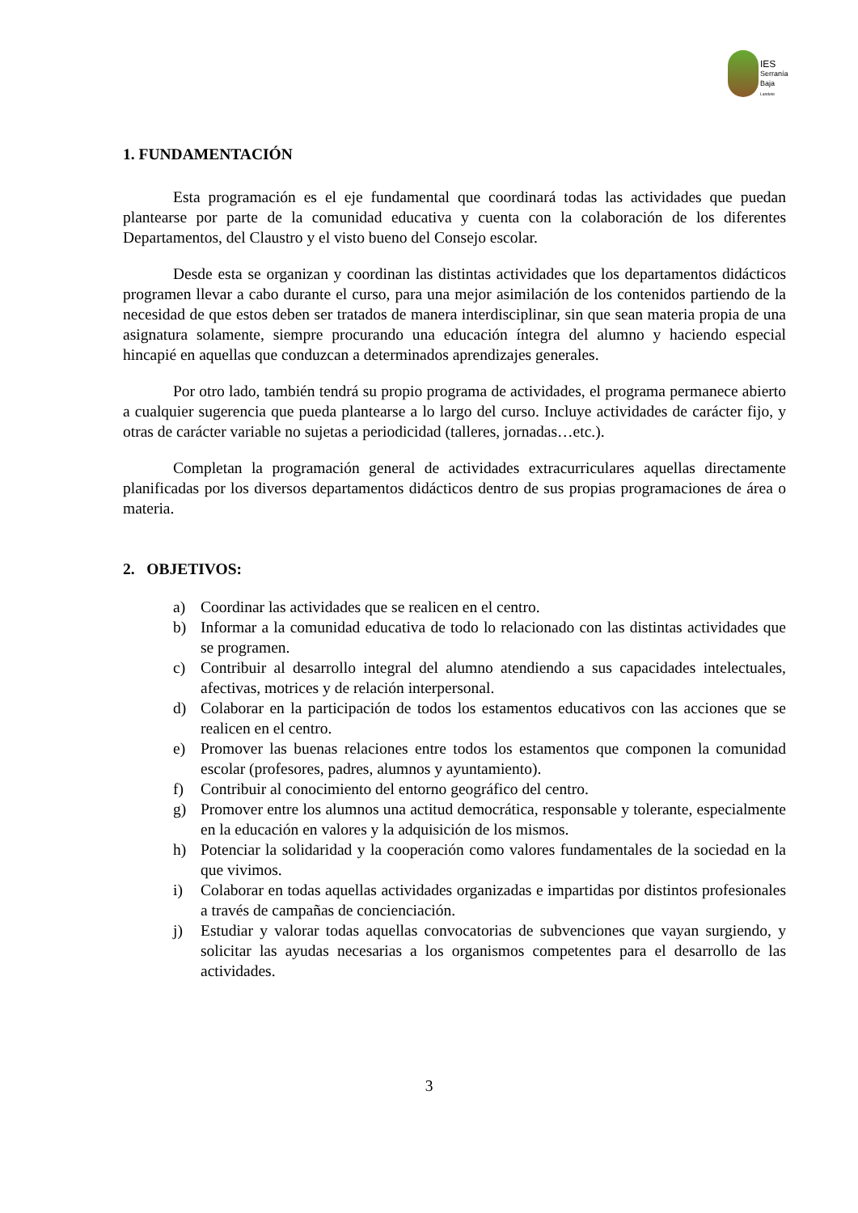IES
Serranía
Baja
Landete
1. FUNDAMENTACIÓN
Esta programación es el eje fundamental que coordinará todas las actividades que puedan plantearse por parte de la comunidad educativa y cuenta con la colaboración de los diferentes Departamentos, del Claustro y el visto bueno del Consejo escolar.
Desde esta se organizan y coordinan las distintas actividades que los departamentos didácticos programen llevar a cabo durante el curso, para una mejor asimilación de los contenidos partiendo de la necesidad de que estos deben ser tratados de manera interdisciplinar, sin que sean materia propia de una asignatura solamente, siempre procurando una educación íntegra del alumno y haciendo especial hincapié en aquellas que conduzcan a determinados aprendizajes generales.
Por otro lado, también tendrá su propio programa de actividades, el programa permanece abierto a cualquier sugerencia que pueda plantearse a lo largo del curso. Incluye actividades de carácter fijo, y otras de carácter variable no sujetas a periodicidad (talleres, jornadas…etc.).
Completan la programación general de actividades extracurriculares aquellas directamente planificadas por los diversos departamentos didácticos dentro de sus propias programaciones de área o materia.
2. OBJETIVOS:
a) Coordinar las actividades que se realicen en el centro.
b) Informar a la comunidad educativa de todo lo relacionado con las distintas actividades que se programen.
c) Contribuir al desarrollo integral del alumno atendiendo a sus capacidades intelectuales, afectivas, motrices y de relación interpersonal.
d) Colaborar en la participación de todos los estamentos educativos con las acciones que se realicen en el centro.
e) Promover las buenas relaciones entre todos los estamentos que componen la comunidad escolar (profesores, padres, alumnos y ayuntamiento).
f) Contribuir al conocimiento del entorno geográfico del centro.
g) Promover entre los alumnos una actitud democrática, responsable y tolerante, especialmente en la educación en valores y la adquisición de los mismos.
h) Potenciar la solidaridad y la cooperación como valores fundamentales de la sociedad en la que vivimos.
i) Colaborar en todas aquellas actividades organizadas e impartidas por distintos profesionales a través de campañas de concienciación.
j) Estudiar y valorar todas aquellas convocatorias de subvenciones que vayan surgiendo, y solicitar las ayudas necesarias a los organismos competentes para el desarrollo de las actividades.
3